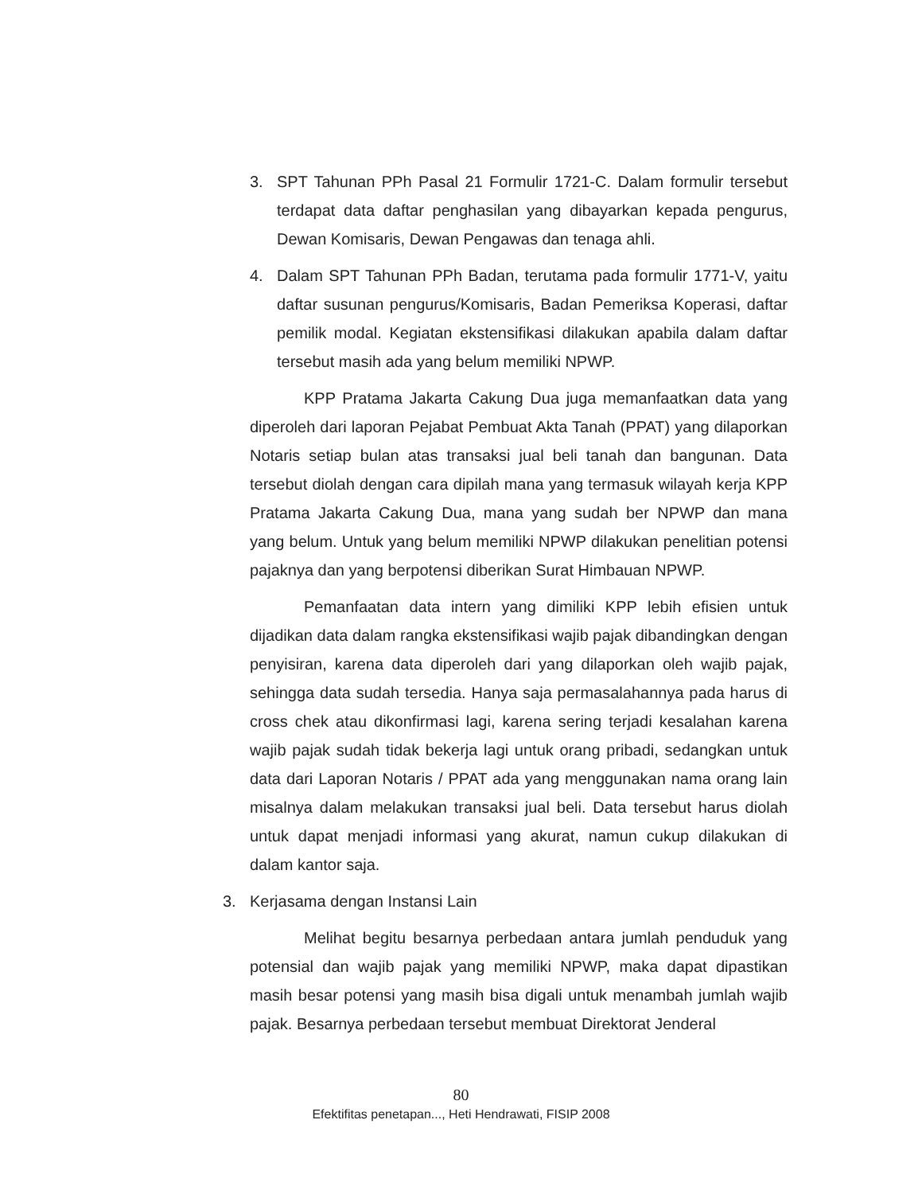3. SPT Tahunan PPh Pasal 21 Formulir 1721-C. Dalam formulir tersebut terdapat data daftar penghasilan yang dibayarkan kepada pengurus, Dewan Komisaris, Dewan Pengawas dan tenaga ahli.
4. Dalam SPT Tahunan PPh Badan, terutama pada formulir 1771-V, yaitu daftar susunan pengurus/Komisaris, Badan Pemeriksa Koperasi, daftar pemilik modal. Kegiatan ekstensifikasi dilakukan apabila dalam daftar tersebut masih ada yang belum memiliki NPWP.
KPP Pratama Jakarta Cakung Dua juga memanfaatkan data yang diperoleh dari laporan Pejabat Pembuat Akta Tanah (PPAT) yang dilaporkan Notaris setiap bulan atas transaksi jual beli tanah dan bangunan. Data tersebut diolah dengan cara dipilah mana yang termasuk wilayah kerja KPP Pratama Jakarta Cakung Dua, mana yang sudah ber NPWP dan mana yang belum. Untuk yang belum memiliki NPWP dilakukan penelitian potensi pajaknya dan yang berpotensi diberikan Surat Himbauan NPWP.
Pemanfaatan data intern yang dimiliki KPP lebih efisien untuk dijadikan data dalam rangka ekstensifikasi wajib pajak dibandingkan dengan penyisiran, karena data diperoleh dari yang dilaporkan oleh wajib pajak, sehingga data sudah tersedia. Hanya saja permasalahannya pada harus di cross chek atau dikonfirmasi lagi, karena sering terjadi kesalahan karena wajib pajak sudah tidak bekerja lagi untuk orang pribadi, sedangkan untuk data dari Laporan Notaris / PPAT ada yang menggunakan nama orang lain misalnya dalam melakukan transaksi jual beli. Data tersebut harus diolah untuk dapat menjadi informasi yang akurat, namun cukup dilakukan di dalam kantor saja.
3. Kerjasama dengan Instansi Lain
Melihat begitu besarnya perbedaan antara jumlah penduduk yang potensial dan wajib pajak yang memiliki NPWP, maka dapat dipastikan masih besar potensi yang masih bisa digali untuk menambah jumlah wajib pajak. Besarnya perbedaan tersebut membuat Direktorat Jenderal
80
Efektifitas penetapan..., Heti Hendrawati, FISIP 2008